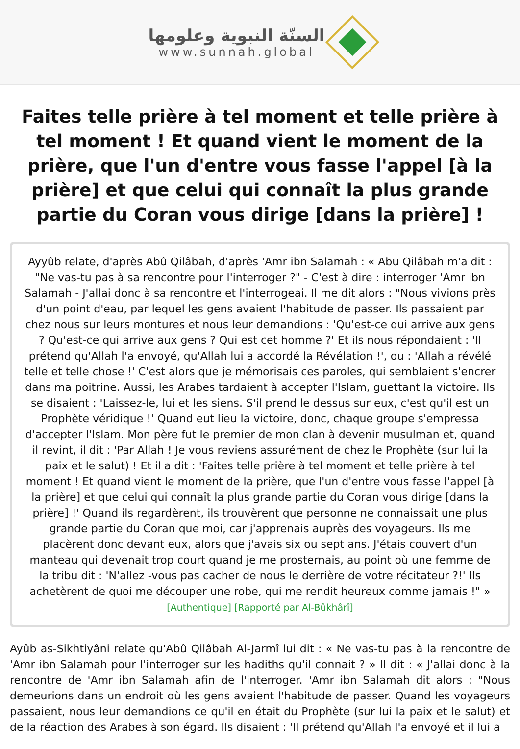السنّة النبوية وعلومها
www.sunnah.global
Faites telle prière à tel moment et telle prière à tel moment ! Et quand vient le moment de la prière, que l'un d'entre vous fasse l'appel [à la prière] et que celui qui connaît la plus grande partie du Coran vous dirige [dans la prière] !
Ayyûb relate, d'après Abû Qilâbah, d'après 'Amr ibn Salamah : « Abu Qilâbah m'a dit : "Ne vas-tu pas à sa rencontre pour l'interroger ?" - C'est à dire : interroger 'Amr ibn Salamah - J'allai donc à sa rencontre et l'interrogeai. Il me dit alors : "Nous vivions près d'un point d'eau, par lequel les gens avaient l'habitude de passer. Ils passaient par chez nous sur leurs montures et nous leur demandions : 'Qu'est-ce qui arrive aux gens ? Qu'est-ce qui arrive aux gens ? Qui est cet homme ?' Et ils nous répondaient : 'Il prétend qu'Allah l'a envoyé, qu'Allah lui a accordé la Révélation !', ou : 'Allah a révélé telle et telle chose !' C'est alors que je mémorisais ces paroles, qui semblaient s'encrer dans ma poitrine. Aussi, les Arabes tardaient à accepter l'Islam, guettant la victoire. Ils se disaient : 'Laissez-le, lui et les siens. S'il prend le dessus sur eux, c'est qu'il est un Prophète véridique !' Quand eut lieu la victoire, donc, chaque groupe s'empressa d'accepter l'Islam. Mon père fut le premier de mon clan à devenir musulman et, quand il revint, il dit : 'Par Allah ! Je vous reviens assurément de chez le Prophète (sur lui la paix et le salut) ! Et il a dit : 'Faites telle prière à tel moment et telle prière à tel moment ! Et quand vient le moment de la prière, que l'un d'entre vous fasse l'appel [à la prière] et que celui qui connaît la plus grande partie du Coran vous dirige [dans la prière] !' Quand ils regardèrent, ils trouvèrent que personne ne connaissait une plus grande partie du Coran que moi, car j'apprenais auprès des voyageurs. Ils me placèrent donc devant eux, alors que j'avais six ou sept ans. J'étais couvert d'un manteau qui devenait trop court quand je me prosternais, au point où une femme de la tribu dit : 'N'allez -vous pas cacher de nous le derrière de votre récitateur ?!' Ils achetèrent de quoi me découper une robe, qui me rendit heureux comme jamais !" »
[Authentique] [Rapporté par Al-Bûkhârî]
Ayûb as-Sikhtiyâni relate qu'Abû Qilâbah Al-Jarmî lui dit : « Ne vas-tu pas à la rencontre de 'Amr ibn Salamah pour l'interroger sur les hadiths qu'il connait ? » Il dit : « J'allai donc à la rencontre de 'Amr ibn Salamah afin de l'interroger. 'Amr ibn Salamah dit alors : "Nous demeurions dans un endroit où les gens avaient l'habitude de passer. Quand les voyageurs passaient, nous leur demandions ce qu'il en était du Prophète (sur lui la paix et le salut) et de la réaction des Arabes à son égard. Ils disaient : 'Il prétend qu'Allah l'a envoyé et il lui a